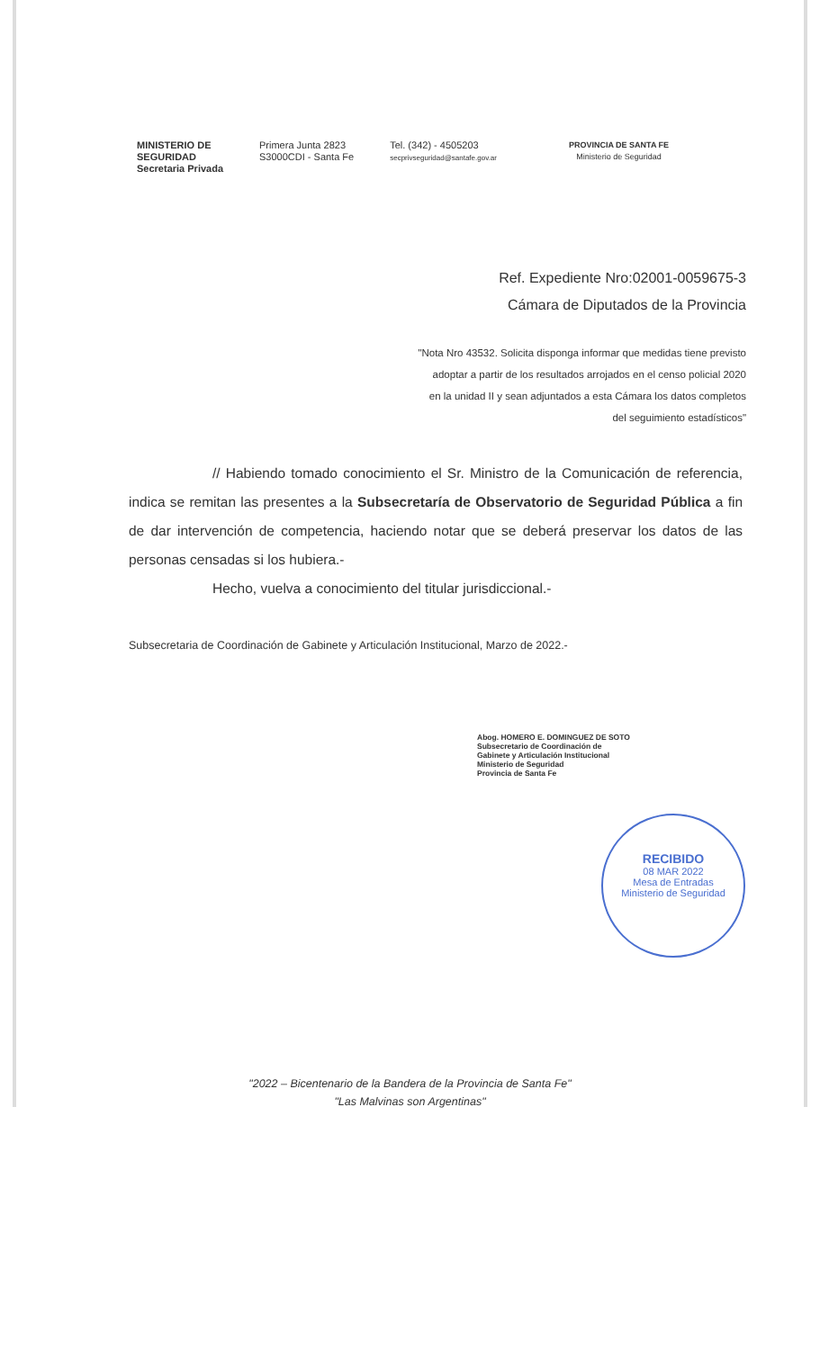MINISTERIO DE
SEGURIDAD
Secretaria Privada
Primera Junta 2823
S3000CDI - Santa Fe
Tel. (342) - 4505203
secprivseguridad@santafe.gov.ar
PROVINCIA DE SANTA FE
Ministerio de Seguridad
Ref. Expediente Nro:02001-0059675-3
Cámara de Diputados de la Provincia
"Nota Nro 43532. Solicita disponga informar que medidas tiene previsto
adoptar a partir de los resultados arrojados en el censo policial 2020
en la unidad II y sean adjuntados a esta Cámara los datos completos
del seguimiento estadísticos"
// Habiendo tomado conocimiento el Sr. Ministro de la Comunicación de referencia, indica se remitan las presentes a la Subsecretaría de Observatorio de Seguridad Pública a fin de dar intervención de competencia, haciendo notar que se deberá preservar los datos de las personas censadas si los hubiera.-
Hecho, vuelva a conocimiento del titular jurisdiccional.-
Subsecretaria de Coordinación de Gabinete y Articulación Institucional, Marzo de 2022.-
Abog. HOMERO E. DOMINGUEZ DE SOTO
Subsecretario de Coordinación de
Gabinete y Articulación Institucional
Ministerio de Seguridad
Provincia de Santa Fe
RECIBIDO
08 MAR 2022
Mesa de Entradas
Ministerio de Seguridad
"2022 – Bicentenario de la Bandera de la Provincia de Santa Fe"
"Las Malvinas son Argentinas"